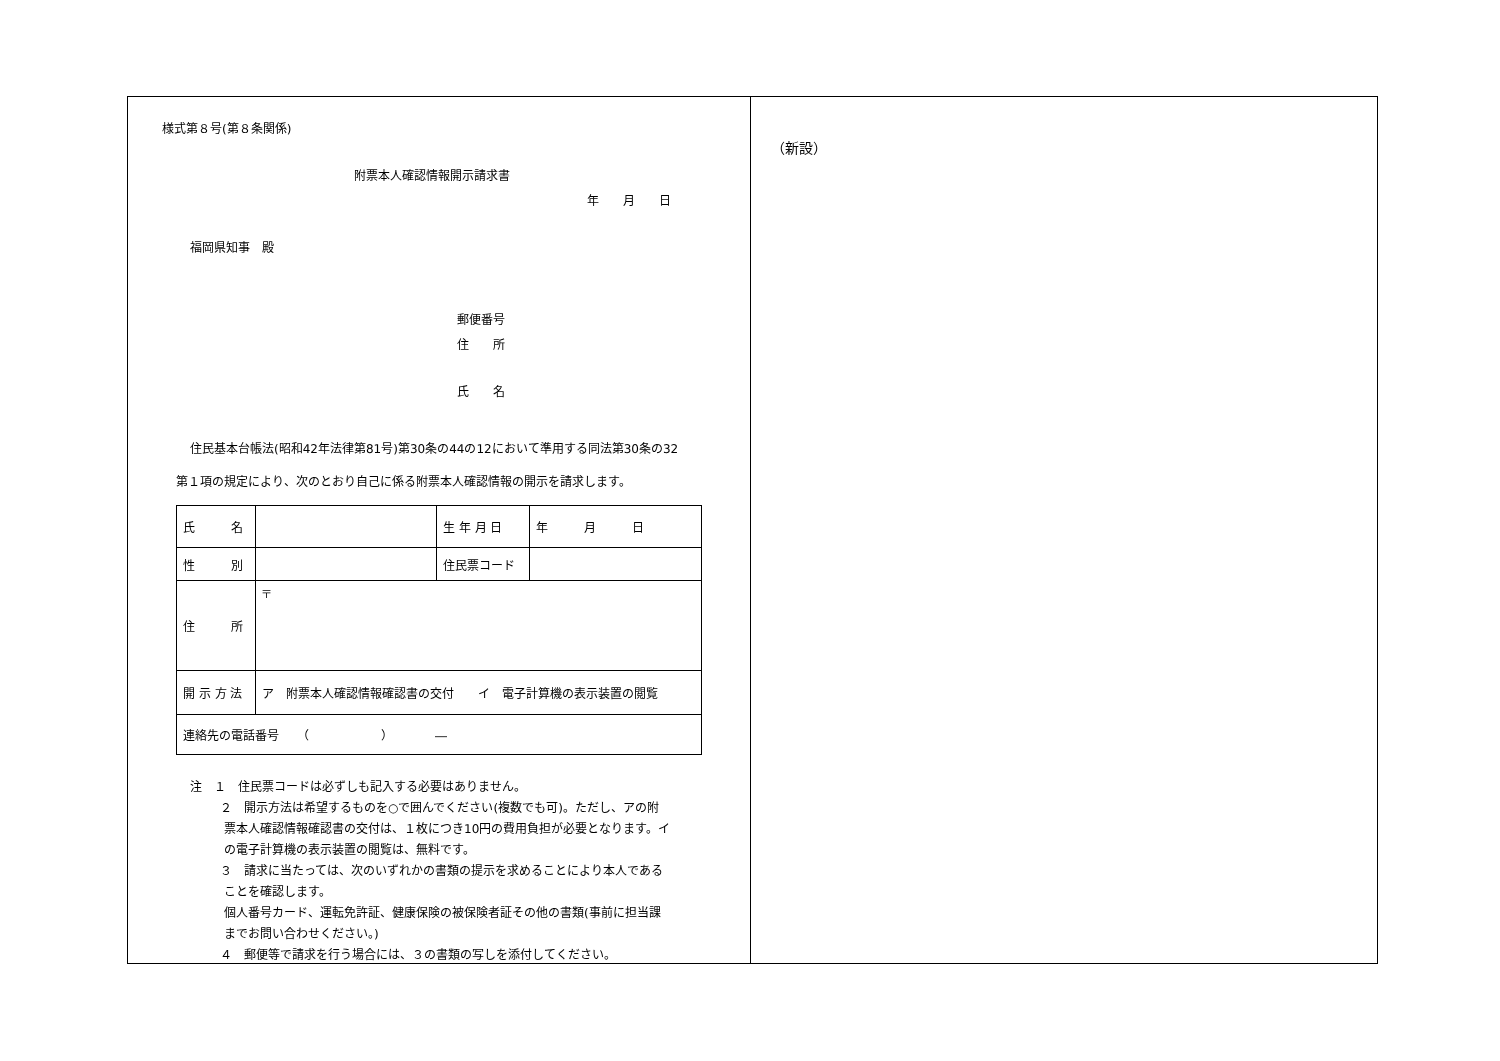様式第８号(第８条関係)
附票本人確認情報開示請求書
年　　月　　日
福岡県知事　殿
郵便番号
住　　所
氏　　名
住民基本台帳法(昭和42年法律第81号)第30条の44の12において準用する同法第30条の32
第１項の規定により、次のとおり自己に係る附票本人確認情報の開示を請求します。
| 氏 名 | | 生 年 月 日 | 年 月 日 |
| 性 別 | | 住民票コード | |
| 住 所 | 〒 | | |
| 開 示 方 法 | ア 附票本人確認情報確認書の交付 イ 電子計算機の表示装置の閲覧 | | |
| 連絡先の電話番号 （ ） ― | | | |
注　１　住民票コードは必ずしも記入する必要はありません。
２　開示方法は希望するものを○で囲んでください(複数でも可)。ただし、アの附
票本人確認情報確認書の交付は、１枚につき10円の費用負担が必要となります。イ
の電子計算機の表示装置の閲覧は、無料です。
３　請求に当たっては、次のいずれかの書類の提示を求めることにより本人である
ことを確認します。
個人番号カード、運転免許証、健康保険の被保険者証その他の書類(事前に担当課
までお問い合わせください。)
４　郵便等で請求を行う場合には、３の書類の写しを添付してください。
（新設）